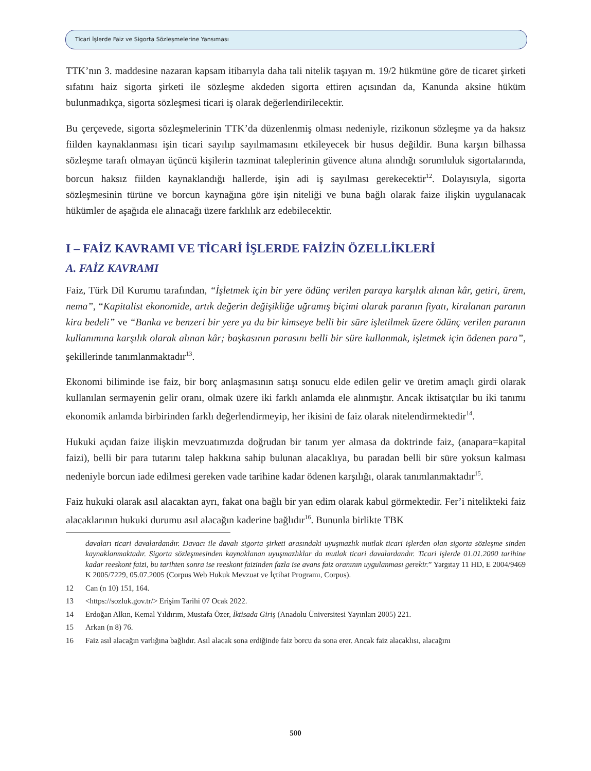Ticari İşlerde Faiz ve Sigorta Sözleşmelerine Yansıması
TTK’nın 3. maddesine nazaran kapsam itibarıyla daha tali nitelik taşıyan m. 19/2 hükmüne göre de ticaret şirketi sıfatını haiz sigorta şirketi ile sözleşme akdeden sigorta ettiren açısından da, Kanunda aksine hüküm bulunmadıkça, sigorta sözleşmesi ticari iş olarak değerlendirilecektir.
Bu çerçevede, sigorta sözleşmelerinin TTK’da düzenlenmiş olması nedeniyle, rizikonun sözleşme ya da haksız fiilden kaynaklanması işin ticari sayılıp sayılmamasını etkileyecek bir husus değildir. Buna karşın bilhassa sözleşme tarafı olmayan üçüncü kişilerin tazminat taleplerinin güvence altına alındığı sorumluluk sigortalarında, borcun haksız fiilden kaynaklandığı hallerde, işin adi iş sayılması gerekecektir<sup>12</sup>. Dolayısıyla, sigorta sözleşmesinin türüne ve borcun kaynağına göre işin niteliği ve buna bağlı olarak faize ilişkin uygulanacak hükümler de aşağıda ele alınacağı üzere farklılık arz edebilecektir.
I – FAİZ KAVRAMI VE TİCARİ İŞLERDE FAİZİN ÖZELLİKLERİ
A. FAİZ KAVRAMI
Faiz, Türk Dil Kurumu tarafından, “İşletmek için bir yere ödünç verilen paraya karşılık alınan kâr, getiri, ürem, nema”, “Kapitalist ekonomide, artık değerin değişikliğe uğramış biçimi olarak paranın fiyatı, kiralanan paranın kira bedeli” ve “Banka ve benzeri bir yere ya da bir kimseye belli bir süre işletilmek üzere ödünç verilen paranın kullanımına karşılık olarak alınan kâr; başkasının parasını belli bir süre kullanmak, işletmek için ödenen para”, şekillerinde tanımlanmaktadır<sup>13</sup>.
Ekonomi biliminde ise faiz, bir borç anlaşmasının satışı sonucu elde edilen gelir ve üretim amaçlı girdi olarak kullanılan sermayenin gelir oranı, olmak üzere iki farklı anlamda ele alınmıştır. Ancak iktisatçılar bu iki tanımı ekonomik anlamda birbirinden farklı değerlendirmeyip, her ikisini de faiz olarak nitelendirmektedir<sup>14</sup>.
Hukuki açıdan faize ilişkin mevzuatımızda doğrudan bir tanım yer almasa da doktrinde faiz, (anapara=kapital faizi), belli bir para tutarını talep hakkına sahip bulunan alacaklıya, bu paradan belli bir süre yoksun kalması nedeniyle borcun iade edilmesi gereken vade tarihine kadar ödenen karşılığı, olarak tanımlanmaktadır<sup>15</sup>.
Faiz hukuki olarak asıl alacaktan ayrı, fakat ona bağlı bir yan edim olarak kabul görmektedir. Fer’i nitelikteki faiz alacaklarının hukuki durumu asıl alacağın kaderine bağlıdır<sup>16</sup>. Bununla birlikte TBK
davaları ticari davalardandır. Davacı ile davalı sigorta şirketi arasındaki uyuşmazlık mutlak ticari işlerden olan sigorta sözleşme sinden kaynaklanmaktadır. Sigorta sözleşmesinden kaynaklanan uyuşmazlıklar da mutlak ticari davalardandır. Ticari işlerde 01.01.2000 tarihine kadar reeskont faizi, bu tarihten sonra ise reeskont faizinden fazla ise avans faiz oranının uygulanması gerekir.” Yargıtay 11 HD, E 2004/9469 K 2005/7229, 05.07.2005 (Corpus Web Hukuk Mevzuat ve İçtihat Programı, Corpus).
12 Can (n 10) 151, 164.
13 <https://sozluk.gov.tr/> Erişim Tarihi 07 Ocak 2022.
14 Erdoğan Alkın, Kemal Yıldırım, Mustafa Özer, İktisada Giriş (Anadolu Üniversitesi Yayınları 2005) 221.
15 Arkan (n 8) 76.
16 Faiz asıl alacağın varlığına bağlıdır. Asıl alacak sona erdiğinde faiz borcu da sona erer. Ancak faiz alacaklısı, alacağını
500